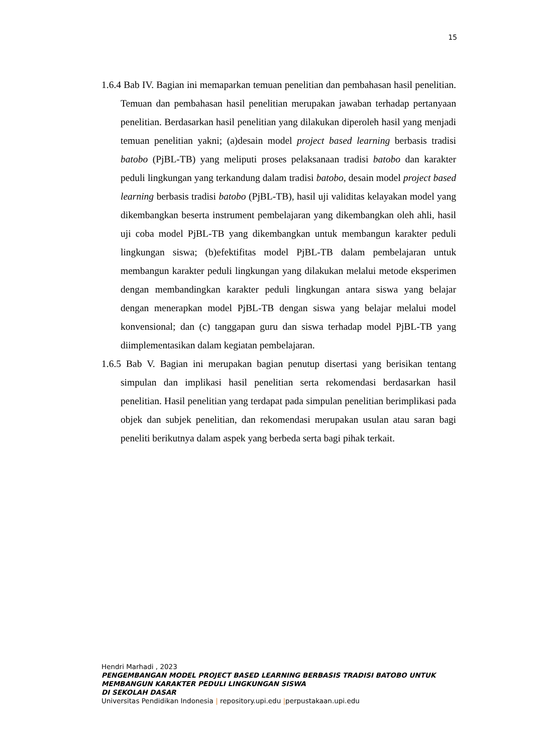15
1.6.4 Bab IV. Bagian ini memaparkan temuan penelitian dan pembahasan hasil penelitian. Temuan dan pembahasan hasil penelitian merupakan jawaban terhadap pertanyaan penelitian. Berdasarkan hasil penelitian yang dilakukan diperoleh hasil yang menjadi temuan penelitian yakni; (a)desain model project based learning berbasis tradisi batobo (PjBL-TB) yang meliputi proses pelaksanaan tradisi batobo dan karakter peduli lingkungan yang terkandung dalam tradisi batobo, desain model project based learning berbasis tradisi batobo (PjBL-TB), hasil uji validitas kelayakan model yang dikembangkan beserta instrument pembelajaran yang dikembangkan oleh ahli, hasil uji coba model PjBL-TB yang dikembangkan untuk membangun karakter peduli lingkungan siswa; (b)efektifitas model PjBL-TB dalam pembelajaran untuk membangun karakter peduli lingkungan yang dilakukan melalui metode eksperimen dengan membandingkan karakter peduli lingkungan antara siswa yang belajar dengan menerapkan model PjBL-TB dengan siswa yang belajar melalui model konvensional; dan (c) tanggapan guru dan siswa terhadap model PjBL-TB yang diimplementasikan dalam kegiatan pembelajaran.
1.6.5 Bab V. Bagian ini merupakan bagian penutup disertasi yang berisikan tentang simpulan dan implikasi hasil penelitian serta rekomendasi berdasarkan hasil penelitian. Hasil penelitian yang terdapat pada simpulan penelitian berimplikasi pada objek dan subjek penelitian, dan rekomendasi merupakan usulan atau saran bagi peneliti berikutnya dalam aspek yang berbeda serta bagi pihak terkait.
Hendri Marhadi , 2023
PENGEMBANGAN MODEL PROJECT BASED LEARNING BERBASIS TRADISI BATOBO UNTUK
MEMBANGUN KARAKTER PEDULI LINGKUNGAN SISWA
DI SEKOLAH DASAR
Universitas Pendidikan Indonesia | repository.upi.edu |perpustakaan.upi.edu